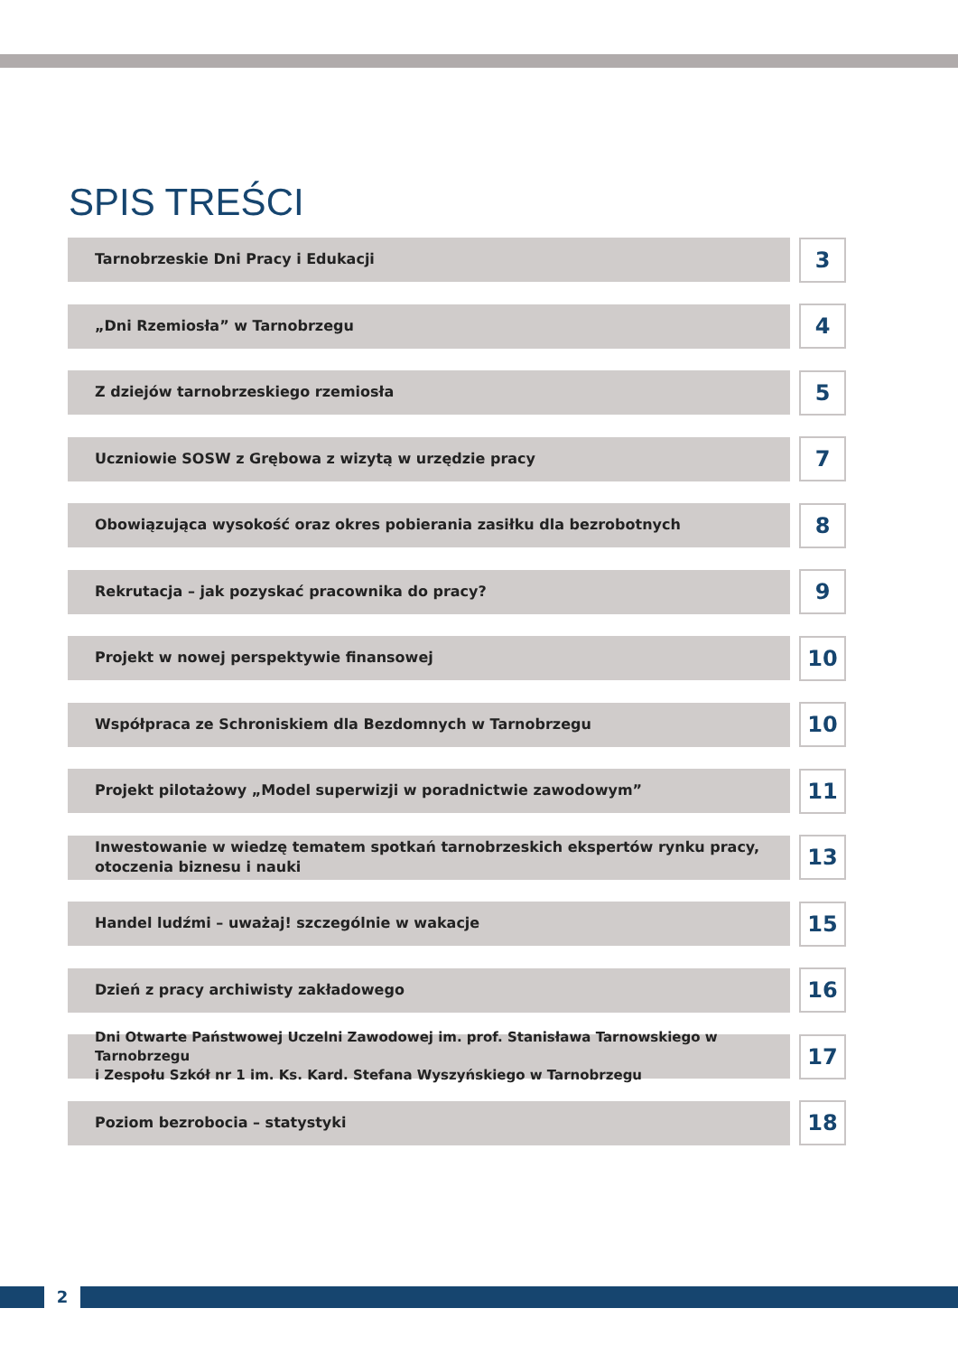SPIS TREŚCI
Tarnobrzeskie Dni Pracy i Edukacji
3
„Dni Rzemiosła” w Tarnobrzegu
4
Z dziejów tarnobrzeskiego rzemiosła
5
Uczniowie SOSW z Grębowa z wizytą w urzędzie pracy
7
Obowiązująca wysokość oraz okres pobierania zasiłku dla bezrobotnych
8
Rekrutacja – jak pozyskać pracownika do pracy?
9
Projekt w nowej perspektywie finansowej
10
Współpraca ze Schroniskiem dla Bezdomnych w Tarnobrzegu
10
Projekt pilotażowy „Model superwizji w poradnictwie zawodowym”
11
Inwestowanie w wiedzę tematem spotkań tarnobrzeskich ekspertów rynku pracy,
otoczenia biznesu i nauki
13
Handel ludźmi – uważaj! szczególnie w wakacje
15
Dzień z pracy archiwisty zakładowego
16
Dni Otwarte Państwowej Uczelni Zawodowej im. prof. Stanisława Tarnowskiego w Tarnobrzegu
i Zespołu Szkół nr 1 im. Ks. Kard. Stefana Wyszyńskiego w Tarnobrzegu
17
Poziom bezrobocia – statystyki
18
2